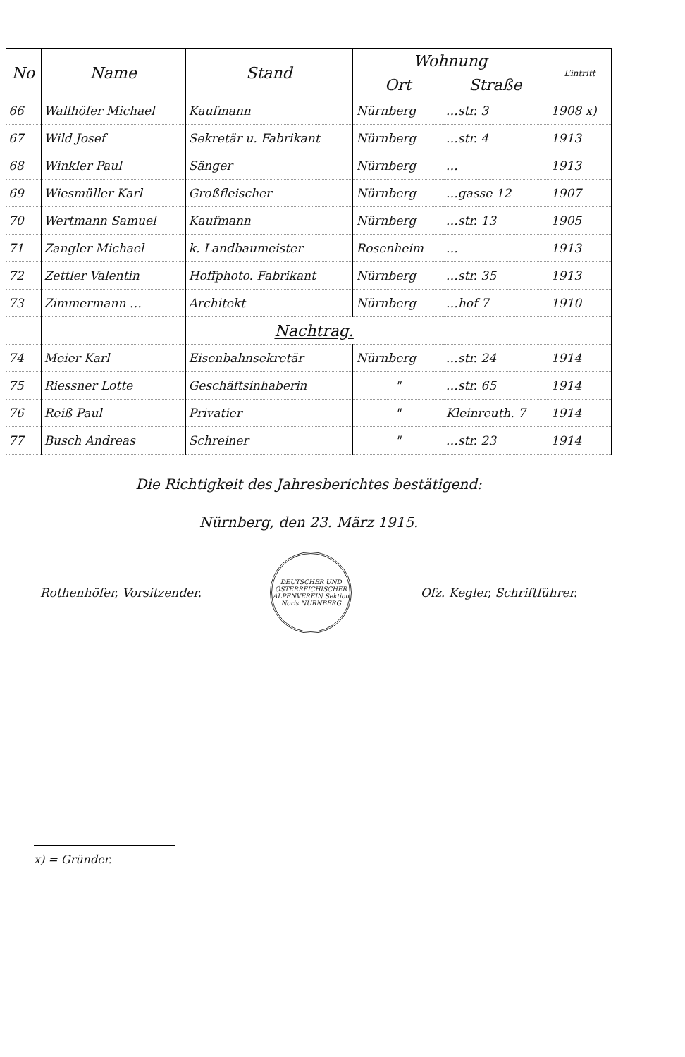| No | Name | Stand | Wohnung | | Eintritt |
| --- | --- | --- | --- | --- | --- |
| | | | Ort | Straße | |
| 66 | Wallhöfer Michael | Kaufmann | Nürnberg | …str. 3 | 1908 x) |
| 67 | Wild Josef | Sekretär u. Fabrikant | Nürnberg | …str. 4 | 1913 |
| 68 | Winkler Paul | Sänger | Nürnberg | … | 1913 |
| 69 | Wiesmüller Karl | Großfleischer | Nürnberg | …gasse 12 | 1907 |
| 70 | Wertmann Samuel | Kaufmann | Nürnberg | …str. 13 | 1905 |
| 71 | Zangler Michael | k. Landbaumeister | Rosenheim | … | 1913 |
| 72 | Zettler Valentin | Hoffphoto. Fabrikant | Nürnberg | …str. 35 | 1913 |
| 73 | Zimmermann … | Architekt | Nürnberg | …hof 7 | 1910 |
| | | Nachtrag. | | | |
| 74 | Meier Karl | Eisenbahnsekretär | Nürnberg | …str. 24 | 1914 |
| 75 | Riessner Lotte | Geschäftsinhaberin | " | …str. 65 | 1914 |
| 76 | Reiß Paul | Privatier | " | Kleinreuth. 7 | 1914 |
| 77 | Busch Andreas | Schreiner | " | …str. 23 | 1914 |
Die Richtigkeit des Jahresberichtes bestätigend:
Nürnberg, den 23. März 1915.
Rothenhöfer, Vorsitzender.
DEUTSCHER UND ÖSTERREICHISCHER ALPENVEREIN Sektion Noris NÜRNBERG
Ofz. Kegler, Schriftführer.
x) = Gründer.